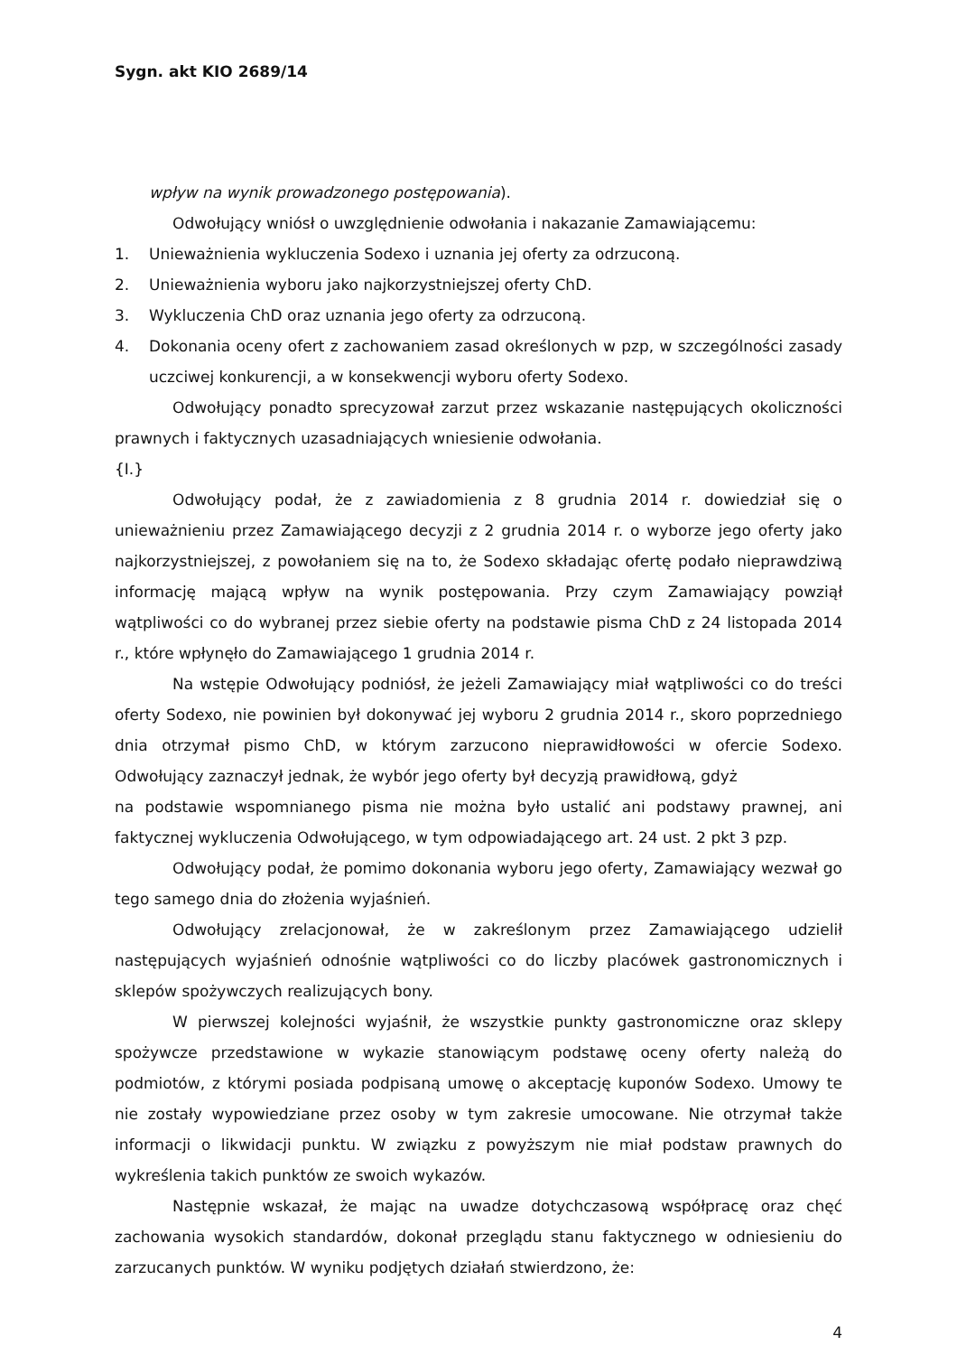Sygn. akt KIO 2689/14
wpływ na wynik prowadzonego postępowania).
Odwołujący wniósł o uwzględnienie odwołania i nakazanie Zamawiającemu:
1. Unieważnienia wykluczenia Sodexo i uznania jej oferty za odrzuconą.
2. Unieważnienia wyboru jako najkorzystniejszej oferty ChD.
3. Wykluczenia ChD oraz uznania jego oferty za odrzuconą.
4. Dokonania oceny ofert z zachowaniem zasad określonych w pzp, w szczególności zasady uczciwej konkurencji, a w konsekwencji wyboru oferty Sodexo.
Odwołujący ponadto sprecyzował zarzut przez wskazanie następujących okoliczności prawnych i faktycznych uzasadniających wniesienie odwołania.
{I.}
Odwołujący podał, że z zawiadomienia z 8 grudnia 2014 r. dowiedział się o unieważnieniu przez Zamawiającego decyzji z 2 grudnia 2014 r. o wyborze jego oferty jako najkorzystniejszej, z powołaniem się na to, że Sodexo składając ofertę podało nieprawdziwą informację mającą wpływ na wynik postępowania. Przy czym Zamawiający powziął wątpliwości co do wybranej przez siebie oferty na podstawie pisma ChD z 24 listopada 2014 r., które wpłynęło do Zamawiającego 1 grudnia 2014 r.
Na wstępie Odwołujący podniósł, że jeżeli Zamawiający miał wątpliwości co do treści oferty Sodexo, nie powinien był dokonywać jej wyboru 2 grudnia 2014 r., skoro poprzedniego dnia otrzymał pismo ChD, w którym zarzucono nieprawidłowości w ofercie Sodexo. Odwołujący zaznaczył jednak, że wybór jego oferty był decyzją prawidłową, gdyż
na podstawie wspomnianego pisma nie można było ustalić ani podstawy prawnej, ani faktycznej wykluczenia Odwołującego, w tym odpowiadającego art. 24 ust. 2 pkt 3 pzp.
Odwołujący podał, że pomimo dokonania wyboru jego oferty, Zamawiający wezwał go tego samego dnia do złożenia wyjaśnień.
Odwołujący zrelacjonował, że w zakreślonym przez Zamawiającego udzielił następujących wyjaśnień odnośnie wątpliwości co do liczby placówek gastronomicznych i sklepów spożywczych realizujących bony.
W pierwszej kolejności wyjaśnił, że wszystkie punkty gastronomiczne oraz sklepy spożywcze przedstawione w wykazie stanowiącym podstawę oceny oferty należą do podmiotów, z którymi posiada podpisaną umowę o akceptację kuponów Sodexo. Umowy te nie zostały wypowiedziane przez osoby w tym zakresie umocowane. Nie otrzymał także informacji o likwidacji punktu. W związku z powyższym nie miał podstaw prawnych do wykreślenia takich punktów ze swoich wykazów.
Następnie wskazał, że mając na uwadze dotychczasową współpracę oraz chęć zachowania wysokich standardów, dokonał przeglądu stanu faktycznego w odniesieniu do zarzucanych punktów. W wyniku podjętych działań stwierdzono, że:
4